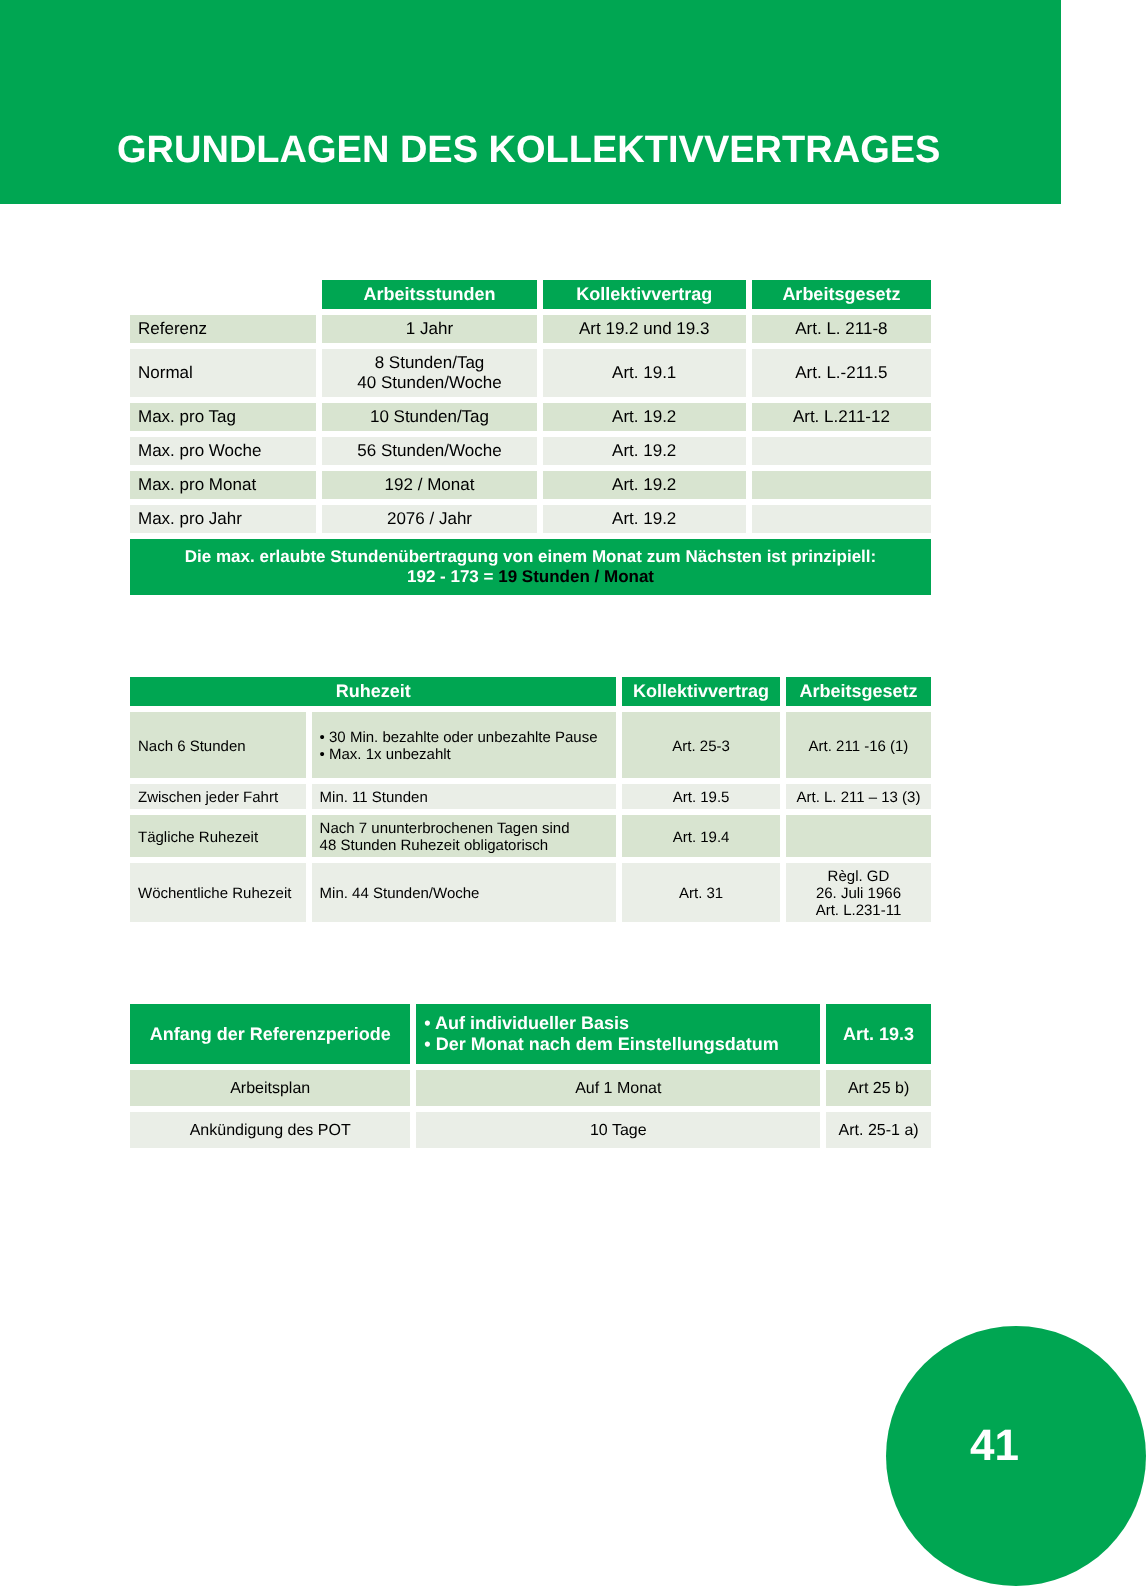GRUNDLAGEN DES KOLLEKTIVVERTRAGES
| | Arbeitsstunden | Kollektivvertrag | Arbeitsgesetz |
| Referenz | 1 Jahr | Art 19.2 und 19.3 | Art. L. 211-8 |
| Normal | 8 Stunden/Tag 40 Stunden/Woche | Art. 19.1 | Art. L.-211.5 |
| Max. pro Tag | 10 Stunden/Tag | Art. 19.2 | Art. L.211-12 |
| Max. pro Woche | 56 Stunden/Woche | Art. 19.2 | |
| Max. pro Monat | 192 / Monat | Art. 19.2 | |
| Max. pro Jahr | 2076 / Jahr | Art. 19.2 | |
| Die max. erlaubte Stundenübertragung von einem Monat zum Nächsten ist prinzipiell: 192 - 173 = 19 Stunden / Monat | | | |
| Ruhezeit | | Kollektivvertrag | Arbeitsgesetz |
| --- | --- | --- | --- |
| Nach 6 Stunden | • 30 Min. bezahlte oder unbezahlte Pause • Max. 1x unbezahlt | Art. 25-3 | Art. 211 -16 (1) |
| Zwischen jeder Fahrt | Min. 11 Stunden | Art. 19.5 | Art. L. 211 – 13 (3) |
| Tägliche Ruhezeit | Nach 7 ununterbrochenen Tagen sind 48 Stunden Ruhezeit obligatorisch | Art. 19.4 | |
| Wöchentliche Ruhezeit | Min. 44 Stunden/Woche | Art. 31 | Règl. GD 26. Juli 1966 Art. L.231-11 |
| Anfang der Referenzperiode | • Auf individueller Basis • Der Monat nach dem Einstellungsdatum | Art. 19.3 |
| --- | --- | --- |
| Arbeitsplan | Auf 1 Monat | Art 25 b) |
| Ankündigung des POT | 10 Tage | Art. 25-1 a) |
41